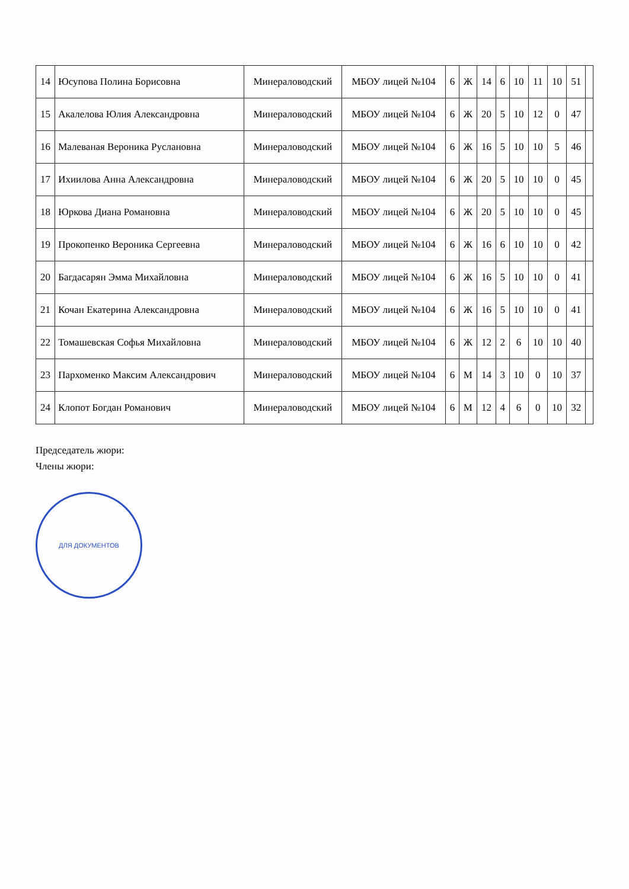| 14 | Юсупова Полина Борисовна | Минераловодский | МБОУ лицей №104 | 6 | Ж | 14 | 6 | 10 | 11 | 10 | 51 | |
| 15 | Акалелова Юлия Александровна | Минераловодский | МБОУ лицей №104 | 6 | Ж | 20 | 5 | 10 | 12 | 0 | 47 | |
| 16 | Малеваная Вероника Руслановна | Минераловодский | МБОУ лицей №104 | 6 | Ж | 16 | 5 | 10 | 10 | 5 | 46 | |
| 17 | Ихиилова Анна Александровна | Минераловодский | МБОУ лицей №104 | 6 | Ж | 20 | 5 | 10 | 10 | 0 | 45 | |
| 18 | Юркова Диана Романовна | Минераловодский | МБОУ лицей №104 | 6 | Ж | 20 | 5 | 10 | 10 | 0 | 45 | |
| 19 | Прокопенко Вероника Сергеевна | Минераловодский | МБОУ лицей №104 | 6 | Ж | 16 | 6 | 10 | 10 | 0 | 42 | |
| 20 | Багдасарян Эмма Михайловна | Минераловодский | МБОУ лицей №104 | 6 | Ж | 16 | 5 | 10 | 10 | 0 | 41 | |
| 21 | Кочан Екатерина Александровна | Минераловодский | МБОУ лицей №104 | 6 | Ж | 16 | 5 | 10 | 10 | 0 | 41 | |
| 22 | Томашевская Софья Михайловна | Минераловодский | МБОУ лицей №104 | 6 | Ж | 12 | 2 | 6 | 10 | 10 | 40 | |
| 23 | Пархоменко Максим Александрович | Минераловодский | МБОУ лицей №104 | 6 | М | 14 | 3 | 10 | 0 | 10 | 37 | |
| 24 | Клопот Богдан Романович | Минераловодский | МБОУ лицей №104 | 6 | М | 12 | 4 | 6 | 0 | 10 | 32 | |
Председатель жюри:
Члены жюри:
ДЛЯ ДОКУМЕНТОВ